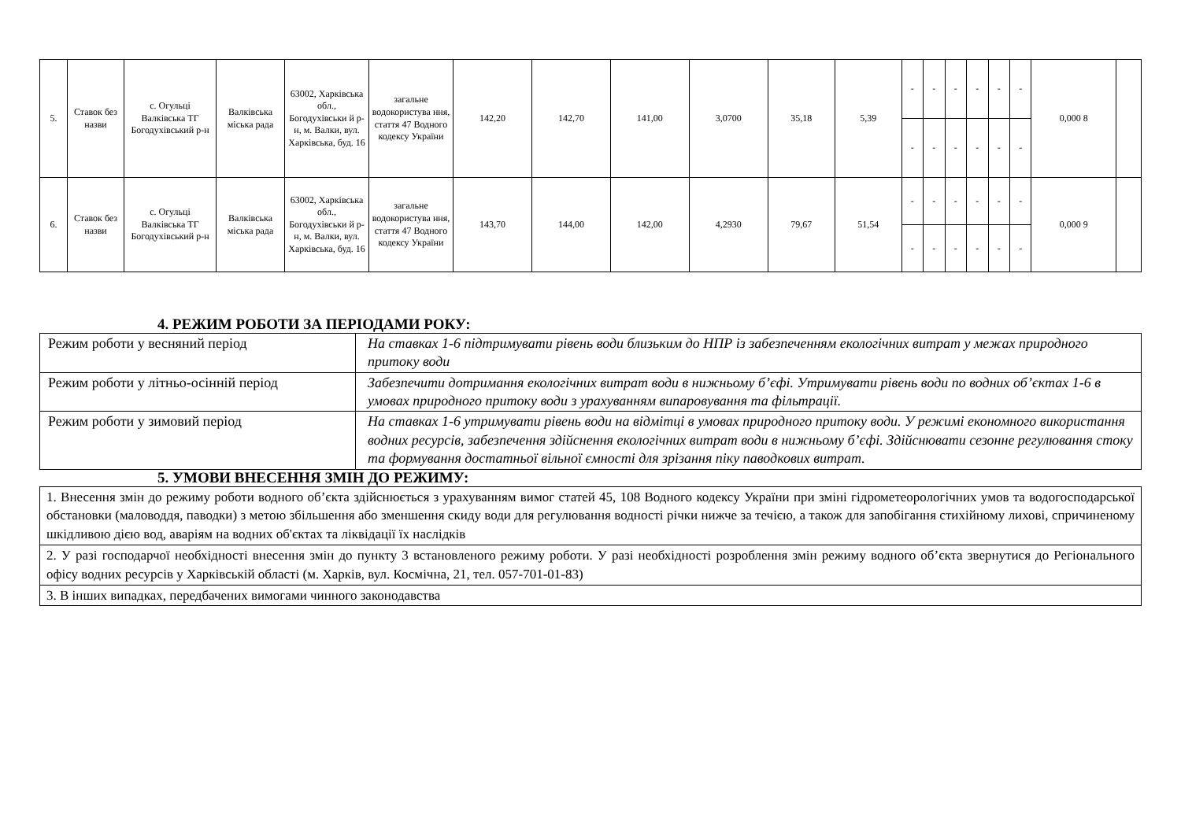| 5. | Ставок без назви | с. Огульці Валківська ТГ Богодухівський р-н | Валківська міська рада | 63002, Харківська обл., Богодухівськи й р-н, м. Валки, вул. Харківська, буд. 16 | загальне водокористува ння, стаття 47 Водного кодексу України | 142,20 | 142,70 | 141,00 | 3,0700 | 35,18 | 5,39 | - | - | - | - | - | - | 0,000 8 | |
| | | | | | | | | | | | | - | - | - | - | - | - | | |
| 6. | Ставок без назви | с. Огульці Валківська ТГ Богодухівський р-н | Валківська міська рада | 63002, Харківська обл., Богодухівськи й р-н, м. Валки, вул. Харківська, буд. 16 | загальне водокористува ння, стаття 47 Водного кодексу України | 143,70 | 144,00 | 142,00 | 4,2930 | 79,67 | 51,54 | - | - | - | - | - | - | 0,000 9 | |
| | | | | | | | | | | | | - | - | - | - | - | - | | |
4. РЕЖИМ РОБОТИ ЗА ПЕРІОДАМИ РОКУ:
| Режим роботи у весняний період | На ставках 1-6 підтримувати рівень води близьким до НПР із забезпеченням екологічних витрат у межах природного притоку води |
| Режим роботи у літньо-осінній період | Забезпечити дотримання екологічних витрат води в нижньому б’єфі. Утримувати рівень води по водних об’єктах 1-6 в умовах природного притоку води з урахуванням випаровування та фільтрації. |
| Режим роботи у зимовий період | На ставках 1-6 утримувати рівень води на відмітці в умовах природного притоку води. У режимі економного використання водних ресурсів, забезпечення здійснення екологічних витрат води в нижньому б’єфі. Здійснювати сезонне регулювання стоку та формування достатньої вільної ємності для зрізання піку паводкових витрат. |
5. УМОВИ ВНЕСЕННЯ ЗМІН ДО РЕЖИМУ:
| 1. Внесення змін до режиму роботи водного об’єкта здійснюється з урахуванням вимог статей 45, 108 Водного кодексу України при зміні гідрометеорологічних умов та водогосподарської обстановки (маловоддя, паводки) з метою збільшення або зменшення скиду води для регулювання водності річки нижче за течією, а також для запобігання стихійному лихові, спричиненому шкідливою дією вод, аваріям на водних об'єктах та ліквідації їх наслідків |
| 2. У разі господарчої необхідності внесення змін до пункту 3 встановленого режиму роботи. У разі необхідності розроблення змін режиму водного об’єкта звернутися до Регіонального офісу водних ресурсів у Харківській області (м. Харків, вул. Космічна, 21, тел. 057-701-01-83) |
| 3. В інших випадках, передбачених вимогами чинного законодавства |